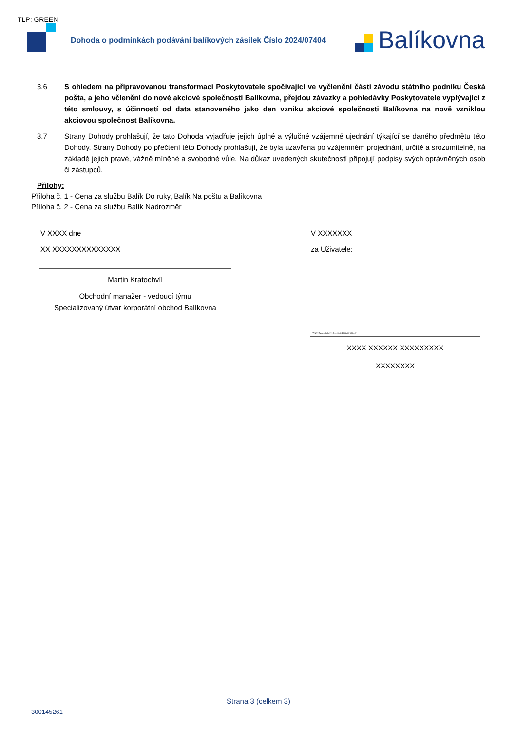TLP: GREEN
Dohoda o podmínkách podávání balíkových zásilek Číslo 2024/07404
Balíkovna
3.6 S ohledem na připravovanou transformaci Poskytovatele spočívající ve vyčlenění části závodu státního podniku Česká pošta, a jeho včlenění do nové akciové společnosti Balíkovna, přejdou závazky a pohledávky Poskytovatele vyplývající z této smlouvy, s účinností od data stanoveného jako den vzniku akciové společnosti Balíkovna na nově vzniklou akciovou společnost Balíkovna.
3.7 Strany Dohody prohlašují, že tato Dohoda vyjadřuje jejich úplné a výlučné vzájemné ujednání týkající se daného předmětu této Dohody. Strany Dohody po přečtení této Dohody prohlašují, že byla uzavřena po vzájemném projednání, určitě a srozumitelně, na základě jejich pravé, vážně míněné a svobodné vůle. Na důkaz uvedených skutečností připojují podpisy svých oprávněných osob či zástupců.
Přílohy:
Příloha č. 1 - Cena za službu Balík Do ruky, Balík Na poštu a Balíkovna
Příloha č. 2 - Cena za službu Balík Nadrozměr
V XXXX dne
XX XXXXXXXXXXXXXX
Martin Kratochvíl
Obchodní manažer - vedoucí týmu
Specializovaný útvar korporátní obchod Balíkovna
V XXXXXXX
za Uživatele:
079625ee-af04-42c3-a1b4-59bb96389b11
XXXX XXXXXX XXXXXXXXX
XXXXXXXX
Strana 3 (celkem 3)
300145261